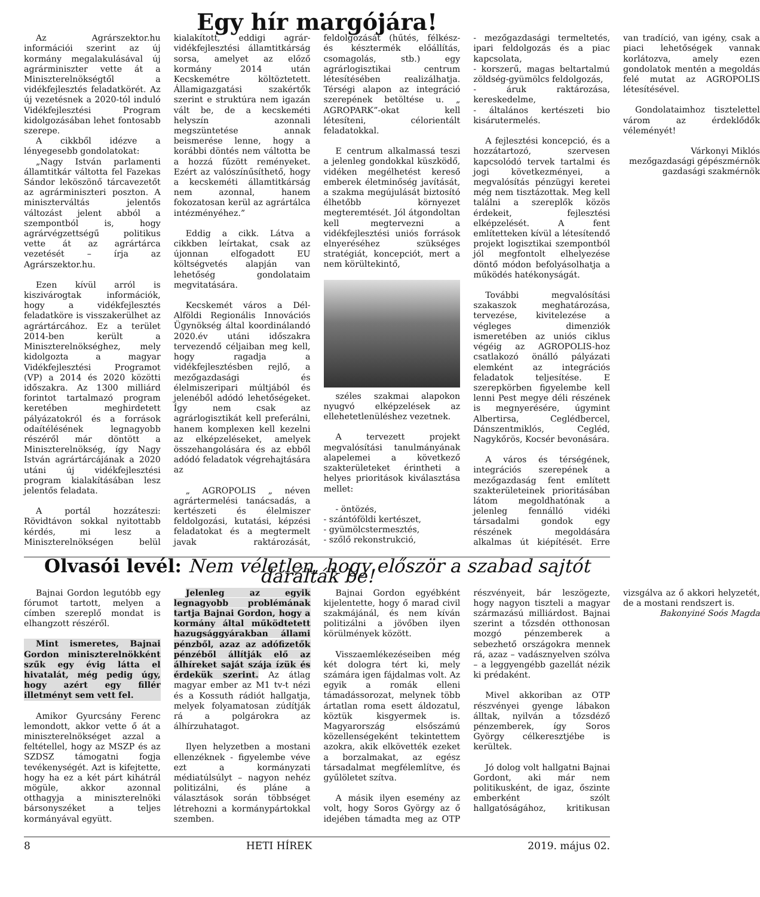Egy hír margójára!
Az Agrárszektor.hu információi szerint az új kormány megalakulásával új agrárminiszter vette át a Miniszterelnökségtől a vidékfejlesztés feladatkörét. Az új vezetésnek a 2020-tól induló Vidékfejlesztési Program kidolgozásában lehet fontosabb szerepe.
A cikkből idézve a lényegesebb gondolatokat:
„Nagy István parlamenti államtitkár váltotta fel Fazekas Sándor leköszönő tárcavezetőt az agrárminiszteri poszton. A miniszterváltás jelentős változást jelent abból a szempontból is, hogy agrárvégzettségű politikus vette át az agrártárca vezetését – írja az Agrárszektor.hu.
Ezen kívül arról is kiszivárogtak információk, hogy a vidékfejlesztés feladatköre is visszakerülhet az agrártárcához. Ez a terület 2014-ben került a Miniszterelnökséghez, mely kidolgozta a magyar Vidékfejlesztési Programot (VP) a 2014 és 2020 közötti időszakra. Az 1300 milliárd forintot tartalmazó program keretében meghirdetett pályázatokról és a források odaítélésének legnagyobb részéről már döntött a Miniszterelnökség, így Nagy István agrártárcájának a 2020 utáni új vidékfejlesztési program kialakításában lesz jelentős feladata.
A portál hozzáteszi: Rövidtávon sokkal nyitottabb kérdés, mi lesz a Miniszterelnökségen belül kialakított, eddigi agrár-vidékfejlesztési államtitkárság sorsa, amelyet az előző kormány 2014 után Kecskemétre költöztetett. Államigazgatási szakértők szerint e struktúra nem igazán vált be, de a kecskeméti helyszín azonnali megszüntetése annak beismerése lenne, hogy a korábbi döntés nem váltotta be a hozzá fűzött reményeket. Ezért az valószínűsíthető, hogy a kecskeméti államtitkárság nem azonnal, hanem fokozatosan kerül az agrártálca intézményéhez.”
Eddig a cikk. Látva a cikkben leírtakat, csak az újonnan elfogadott EU költségvetés alapján van lehetőség gondolataim megvitatására.
Kecskemét város a Dél-Alföldi Regionális Innovációs Ügynökség által koordinálandó 2020.év utáni időszakra tervezendő céljaiban meg kell, hogy ragadja a vidékfejlesztésben rejlő, a mezőgazdasági és élelmiszeripari múltjából és jelenéből adódó lehetőségeket. Így nem csak az agrárlogisztikát kell preferálni, hanem komplexen kell kezelni az elképzeléseket, amelyek összehangolására és az ebből adódó feladatok végrehajtására az
„ AGROPOLIS „ néven agrártermelési tanácsadás, a kertészeti és élelmiszer feldolgozási, kutatási, képzési feladatokat és a megtermelt javak raktározását, feldolgozását (hűtés, félkész- és késztermék előállítás, csomagolás, stb.) egy agrárlogisztikai centrum létesítésében realizálhatja. Térségi alapon az integráció szerepének betöltése u. „ AGROPARK”-okat kell létesíteni, célorientált feladatokkal.
E centrum alkalmassá teszi a jelenleg gondokkal küszködő, vidéken megélhetést kereső emberek életminőség javítását, a szakma megújulását biztosító élhetőbb környezet megteremtését. Jól átgondoltan kell megtervezni a vidékfejlesztési uniós források elnyeréséhez szükséges stratégiát, koncepciót, mert a nem körültekintő,
széles szakmai alapokon nyugvó elképzelések az ellehetetlenüléshez vezetnek.
A tervezett projekt megvalósítási tanulmányának alapelemei a következő szakterületeket érintheti a helyes prioritások kiválasztása mellet:
- öntözés,
- szántóföldi kertészet,
- gyümölcstermesztés,
- szőlő rekonstrukció,
- mezőgazdasági termeltetés, ipari feldolgozás és a piac kapcsolata,
- korszerű, magas beltartalmú zöldség-gyümölcs feldolgozás,
- áruk raktározása, kereskedelme,
- általános kertészeti bio kisárutermelés.
A fejlesztési koncepció, és a hozzátartozó, szervesen kapcsolódó tervek tartalmi és jogi következményei, a megvalósítás pénzügyi keretei még nem tisztázottak. Meg kell találni a szereplők közös érdekeit, fejlesztési elképzelését. A fent említetteken kívül a létesítendő projekt logisztikai szempontból jól megfontolt elhelyezése döntő módon befolyásolhatja a működés hatékonyságát.
További megvalósítási szakaszok meghatározása, tervezése, kivitelezése a végleges dimenziók ismeretében az uniós ciklus végéig az AGROPOLIS-hoz csatlakozó önálló pályázati elemként az integrációs feladatok teljesítése. E szerepkörben figyelembe kell lenni Pest megye déli részének is megnyerésére, úgymint Albertirsa, Ceglédbercel, Dánszentmiklós, Cegléd, Nagykőrös, Kocsér bevonására.
A város és térségének, integrációs szerepének a mezőgazdaság fent említett szakterületeinek prioritásában látom megoldhatónak a jelenleg fennálló vidéki társadalmi gondok egy részének megoldására alkalmas út kiépítését. Erre van tradíció, van igény, csak a piaci lehetőségek vannak korlátozva, amely ezen gondolatok mentén a megoldás felé mutat az AGROPOLIS létesítésével.
Gondolataimhoz tisztelettel várom az érdeklődők véleményét!
Várkonyi Miklós
mezőgazdasági gépészmérnök
gazdasági szakmérnök
Olvasói levél: Nem véletlen, hogy először a szabad sajtót darálták be!
Bajnai Gordon legutóbb egy fórumot tartott, melyen a címben szereplő mondat is elhangzott részéről.
Mint ismeretes, Bajnai Gordon miniszterelnökként szűk egy évig látta el hivatalát, még pedig úgy, hogy azért egy fillér illetményt sem vett fel.
Amikor Gyurcsány Ferenc lemondott, akkor vette ő át a miniszterelnökséget azzal a feltétellel, hogy az MSZP és az SZDSZ támogatni fogja tevékenységét. Azt is kifejtette, hogy ha ez a két párt kihátrál mögüle, akkor azonnal otthagyja a miniszterelnöki bársonyszéket a teljes kormányával együtt.
Jelenleg az egyik legnagyobb problémának tartja Bajnai Gordon, hogy a kormány által működtetett hazugsággyárakban állami pénzből, azaz az adófizetők pénzéből állítják elő az álhíreket saját szája ízük és érdekük szerint. Az átlag magyar ember az M1 tv-t nézi és a Kossuth rádiót hallgatja, melyek folyamatosan zúdítják rá a polgárokra az álhírzuhatagot.
Ilyen helyzetben a mostani ellenzéknek - figyelembe véve ezt a kormányzati médiatúlsúlyt – nagyon nehéz politizálni, és pláne a választások során többséget létrehozni a kormánypártokkal szemben.
Bajnai Gordon egyébként kijelentette, hogy ő marad civil szakmájánál, és nem kíván politizálni a jövőben ilyen körülmények között.
Visszaemlékezéseiben még két dologra tért ki, mely számára igen fájdalmas volt. Az egyik a romák elleni támadássorozat, melynek több ártatlan roma esett áldozatul, köztük kisgyermek is. Magyarország elsőszámú közellenségeként tekintettem azokra, akik elkövették ezeket a borzalmakat, az egész társadalmat megfélemlítve, és gyűlöletet szítva.
A másik ilyen esemény az volt, hogy Soros György az ő idejében támadta meg az OTP részvényeit, bár leszögezte, hogy nagyon tiszteli a magyar származású milliárdost. Bajnai szerint a tőzsdén otthonosan mozgó pénzemberek a sebezhető országokra mennek rá, azaz – vadásznyelven szólva – a leggyengébb gazellát nézik ki prédaként.
Mivel akkoriban az OTP részvényei gyenge lábakon álltak, nyilván a tőzsdéző pénzemberek, így Soros György célkeresztjébe is kerültek.
Jó dolog volt hallgatni Bajnai Gordont, aki már nem politikusként, de igaz, őszinte emberként szólt hallgatóságához, kritikusan vizsgálva az ő akkori helyzetét, de a mostani rendszert is.
Bakonyiné Soós Magda
8 HETI HÍREK 2019. május 02.